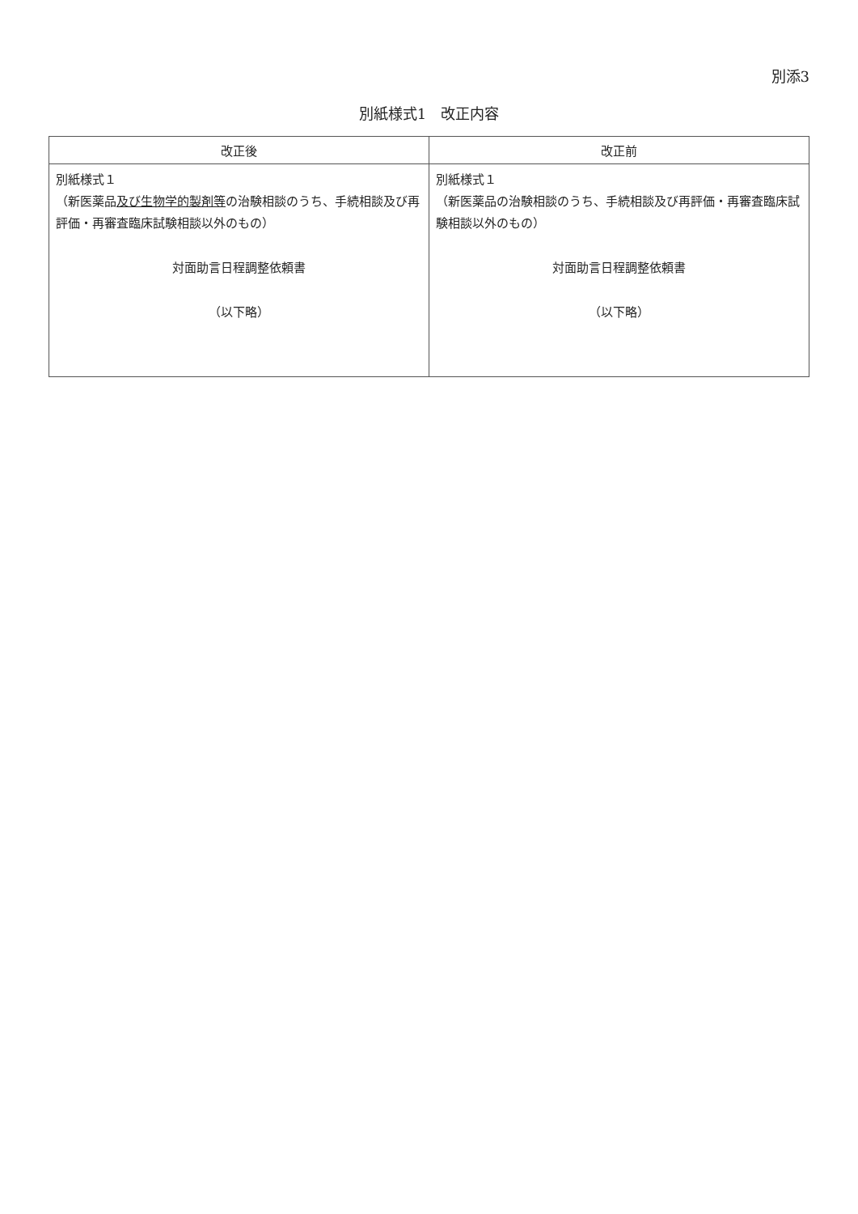別添3
別紙様式1　改正内容
| 改正後 | 改正前 |
| --- | --- |
| 別紙様式１ （新医薬品 及び生物学的製剤等 の治験相談のうち、手続相談及び再評価・再審査臨床試験相談以外のもの） 対面助言日程調整依頼書 （以下略） | 別紙様式１ （新医薬品の治験相談のうち、手続相談及び再評価・再審査臨床試験相談以外のもの） 対面助言日程調整依頼書 （以下略） |